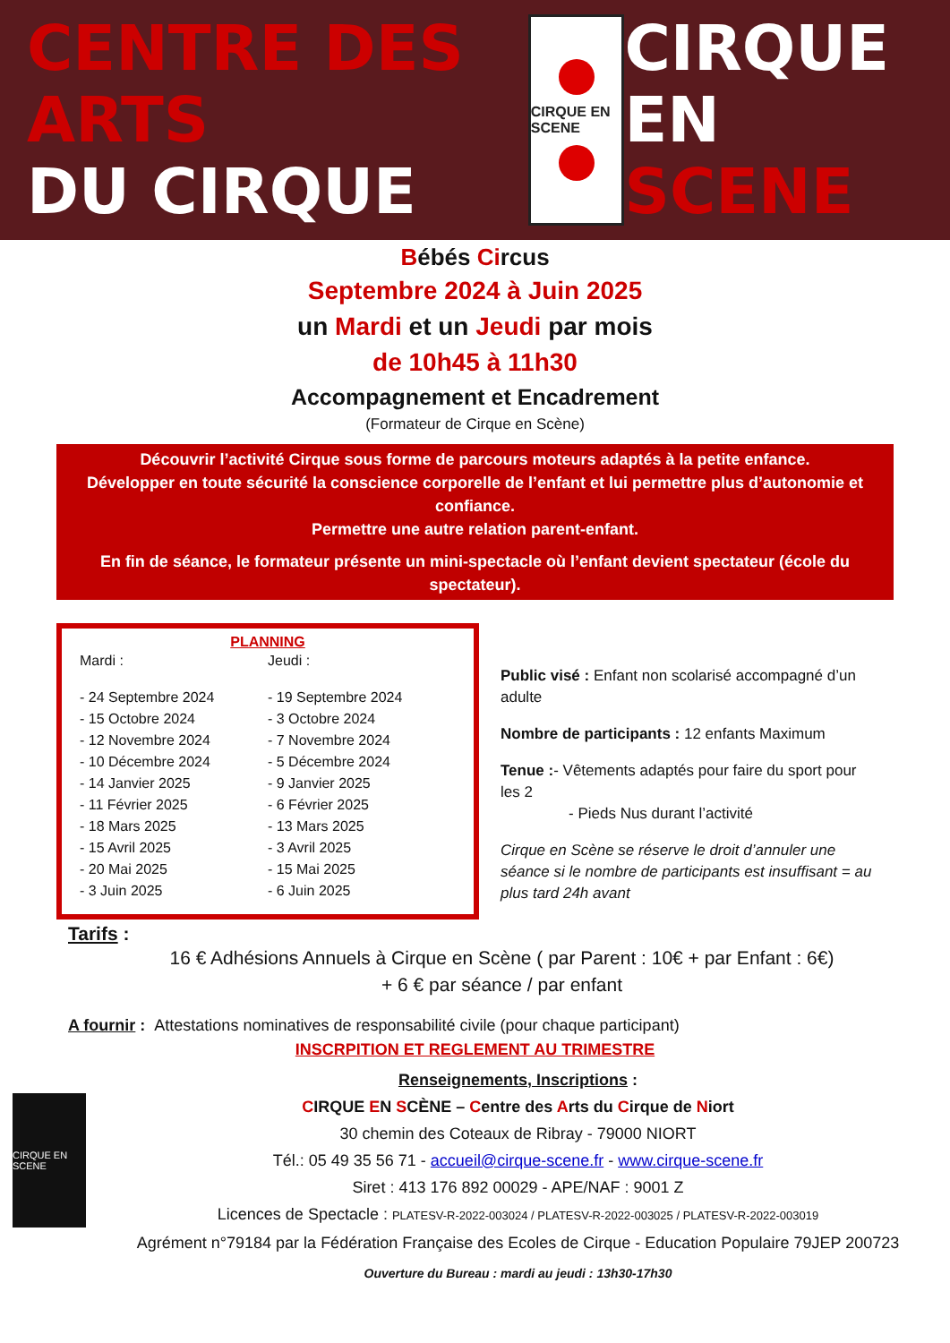CENTRE DES ARTS
DU CIRQUE
CIRQUE EN SCENE
CIRQUE EN
SCENE
Bébés Circus
Septembre 2024 à Juin 2025
un Mardi et un Jeudi par mois
de 10h45 à 11h30
Accompagnement et Encadrement
(Formateur de Cirque en Scène)
Découvrir l’activité Cirque sous forme de parcours moteurs adaptés à la petite enfance.
Développer en toute sécurité la conscience corporelle de l’enfant et lui permettre plus d’autonomie et confiance.
Permettre une autre relation parent-enfant.
En fin de séance, le formateur présente un mini-spectacle où l’enfant devient spectateur (école du spectateur).
PLANNING
| Mardi : | Jeudi : |
| - 24 Septembre 2024 | - 19 Septembre 2024 |
| - 15 Octobre 2024 | - 3 Octobre 2024 |
| - 12 Novembre 2024 | - 7 Novembre 2024 |
| - 10 Décembre 2024 | - 5 Décembre 2024 |
| - 14 Janvier 2025 | - 9 Janvier 2025 |
| - 11 Février 2025 | - 6 Février 2025 |
| - 18 Mars 2025 | - 13 Mars 2025 |
| - 15 Avril 2025 | - 3 Avril 2025 |
| - 20 Mai 2025 | - 15 Mai 2025 |
| - 3 Juin 2025 | - 6 Juin 2025 |
Public visé : Enfant non scolarisé accompagné d’un adulte
Nombre de participants : 12 enfants Maximum
Tenue :- Vêtements adaptés pour faire du sport pour les 2
- Pieds Nus durant l’activité
Cirque en Scène se réserve le droit d’annuler une séance si le nombre de participants est insuffisant = au plus tard 24h avant
Tarifs :
16 € Adhésions Annuels à Cirque en Scène ( par Parent : 10€ + par Enfant : 6€)
+ 6 € par séance / par enfant
A fournir : Attestations nominatives de responsabilité civile (pour chaque participant)
INSCRPITION ET REGLEMENT AU TRIMESTRE
CIRQUE EN SCENE
Renseignements, Inscriptions :
CIRQUE EN SCÈNE – Centre des Arts du Cirque de Niort
30 chemin des Coteaux de Ribray - 79000 NIORT
Tél.: 05 49 35 56 71 - accueil@cirque-scene.fr - www.cirque-scene.fr
Siret : 413 176 892 00029 - APE/NAF : 9001 Z
Licences de Spectacle : PLATESV-R-2022-003024 / PLATESV-R-2022-003025 / PLATESV-R-2022-003019
Agrément n°79184 par la Fédération Française des Ecoles de Cirque - Education Populaire 79JEP 200723
Ouverture du Bureau : mardi au jeudi : 13h30-17h30